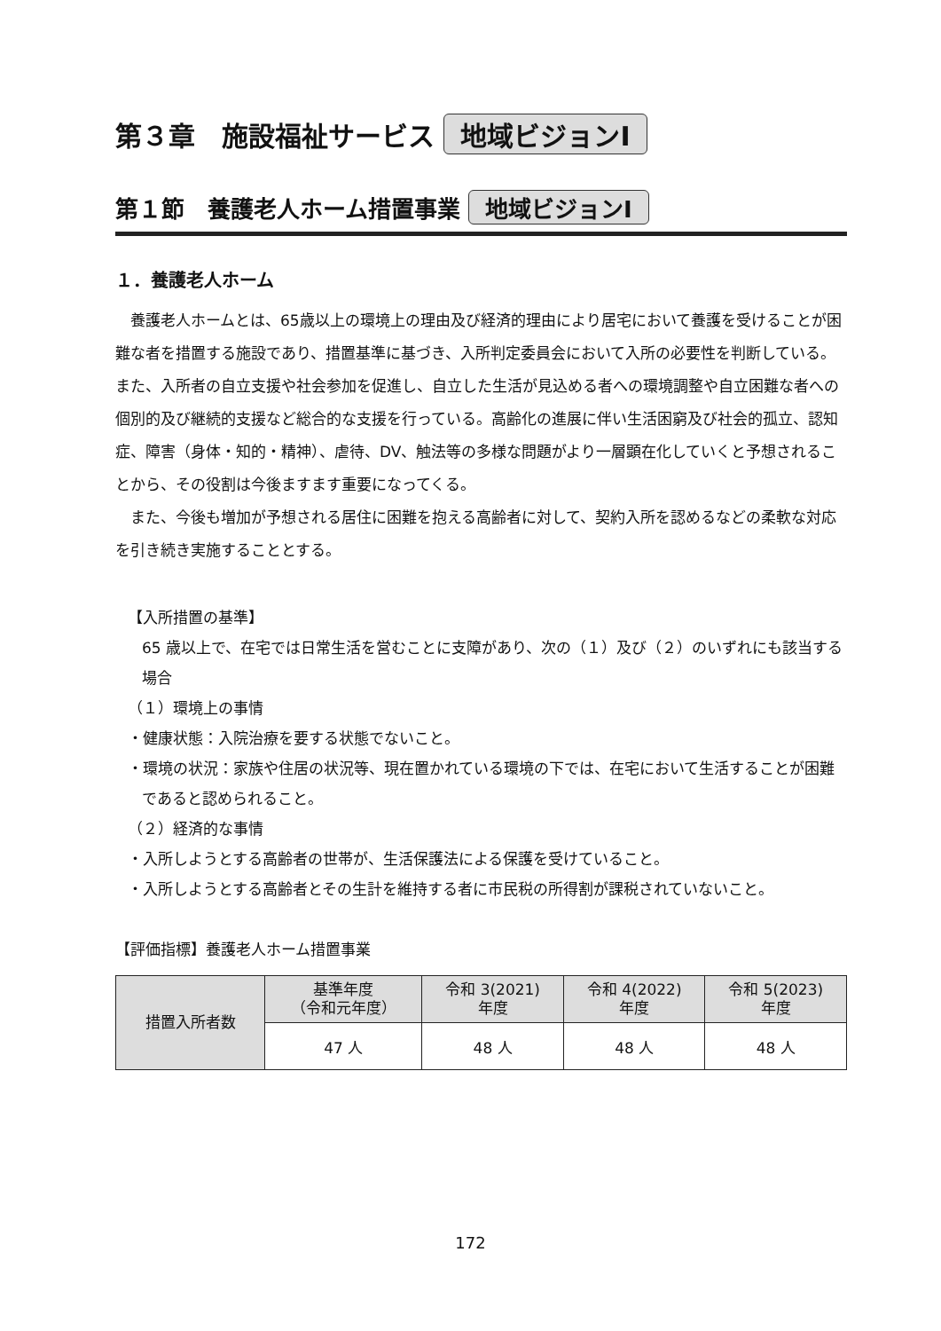第３章　施設福祉サービス 地域ビジョンⅠ
第１節　養護老人ホーム措置事業 地域ビジョンⅠ
１．養護老人ホーム
養護老人ホームとは、65歳以上の環境上の理由及び経済的理由により居宅において養護を受けることが困難な者を措置する施設であり、措置基準に基づき、入所判定委員会において入所の必要性を判断している。また、入所者の自立支援や社会参加を促進し、自立した生活が見込める者への環境調整や自立困難な者への個別的及び継続的支援など総合的な支援を行っている。高齢化の進展に伴い生活困窮及び社会的孤立、認知症、障害（身体・知的・精神）、虐待、DV、触法等の多様な問題がより一層顕在化していくと予想されることから、その役割は今後ますます重要になってくる。
また、今後も増加が予想される居住に困難を抱える高齢者に対して、契約入所を認めるなどの柔軟な対応を引き続き実施することとする。
【入所措置の基準】
65 歳以上で、在宅では日常生活を営むことに支障があり、次の（１）及び（２）のいずれにも該当する場合
（１）環境上の事情
・健康状態：入院治療を要する状態でないこと。
・環境の状況：家族や住居の状況等、現在置かれている環境の下では、在宅において生活することが困難であると認められること。
（２）経済的な事情
・入所しようとする高齢者の世帯が、生活保護法による保護を受けていること。
・入所しようとする高齢者とその生計を維持する者に市民税の所得割が課税されていないこと。
【評価指標】養護老人ホーム措置事業
| 措置入所者数 | 基準年度 （令和元年度） | 令和 3(2021) 年度 | 令和 4(2022) 年度 | 令和 5(2023) 年度 |
| --- | --- | --- | --- | --- |
| | 47 人 | 48 人 | 48 人 | 48 人 |
172